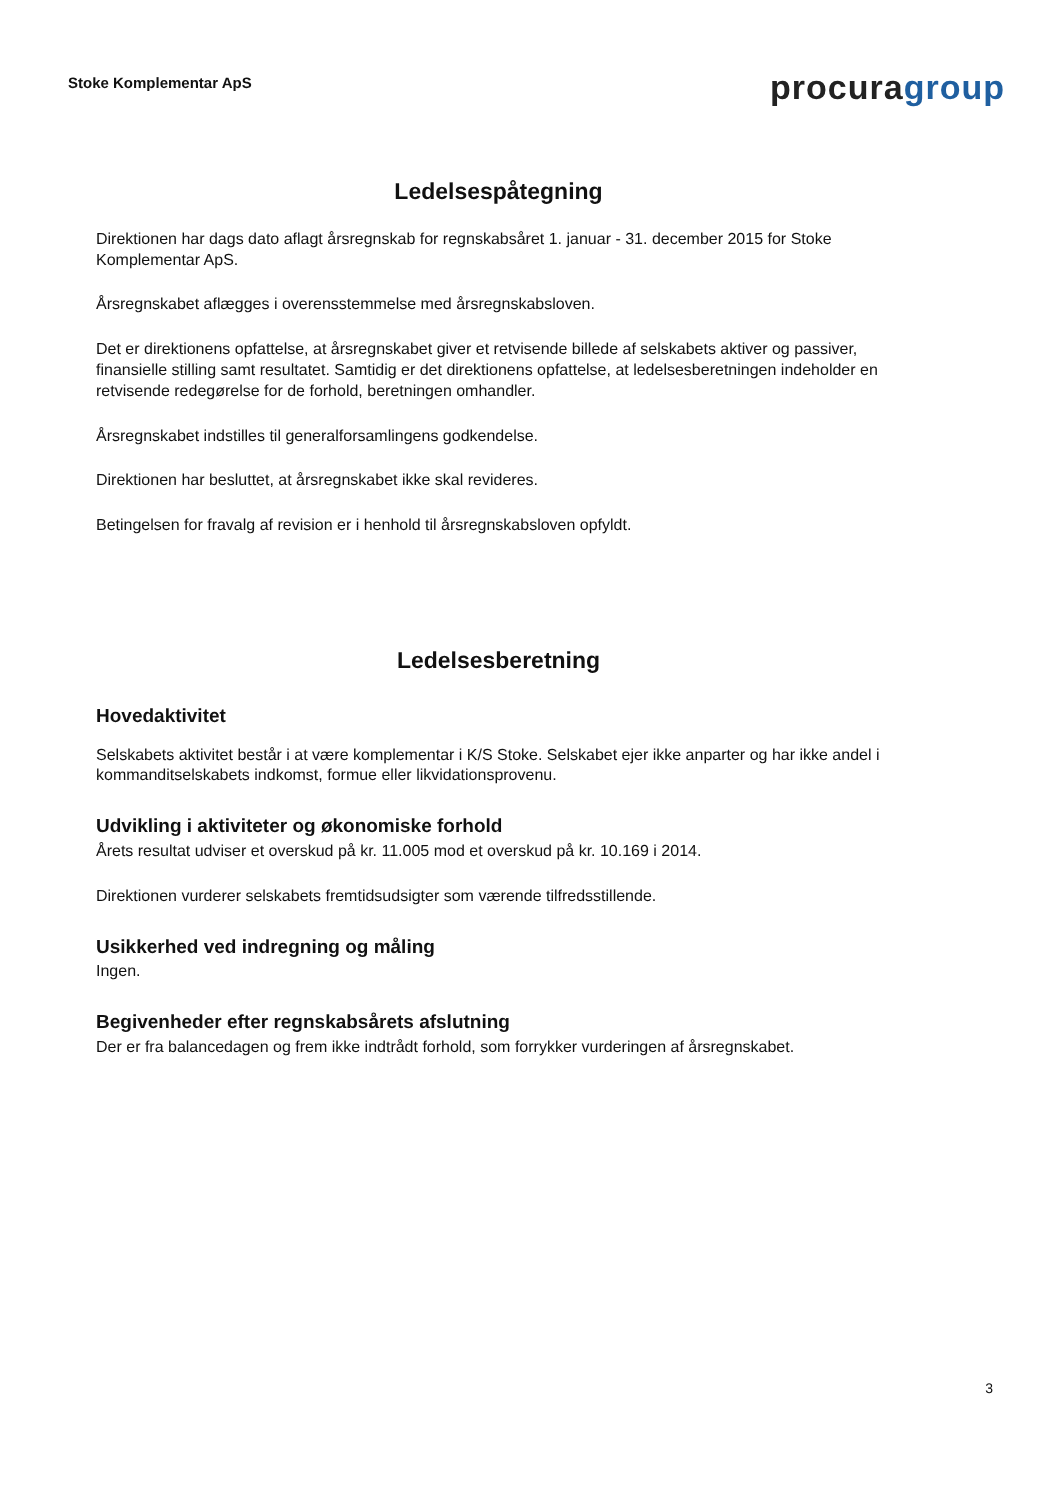Stoke Komplementar ApS
procuragroup
Ledelsespåtegning
Direktionen har dags dato aflagt årsregnskab for regnskabsåret 1. januar - 31. december 2015 for Stoke Komplementar ApS.
Årsregnskabet aflægges i overensstemmelse med årsregnskabsloven.
Det er direktionens opfattelse, at årsregnskabet giver et retvisende billede af selskabets aktiver og passiver, finansielle stilling samt resultatet. Samtidig er det direktionens opfattelse, at ledelsesberetningen indeholder en retvisende redegørelse for de forhold, beretningen omhandler.
Årsregnskabet indstilles til generalforsamlingens godkendelse.
Direktionen har besluttet, at årsregnskabet ikke skal revideres.
Betingelsen for fravalg af revision er i henhold til årsregnskabsloven opfyldt.
Ledelsesberetning
Hovedaktivitet
Selskabets aktivitet består i at være komplementar i K/S Stoke. Selskabet ejer ikke anparter og har ikke andel i kommanditselskabets indkomst, formue eller likvidationsprovenu.
Udvikling i aktiviteter og økonomiske forhold
Årets resultat udviser et overskud på kr. 11.005 mod et overskud på kr. 10.169 i 2014.
Direktionen vurderer selskabets fremtidsudsigter som værende tilfredsstillende.
Usikkerhed ved indregning og måling
Ingen.
Begivenheder efter regnskabsårets afslutning
Der er fra balancedagen og frem ikke indtrådt forhold, som forrykker vurderingen af årsregnskabet.
3